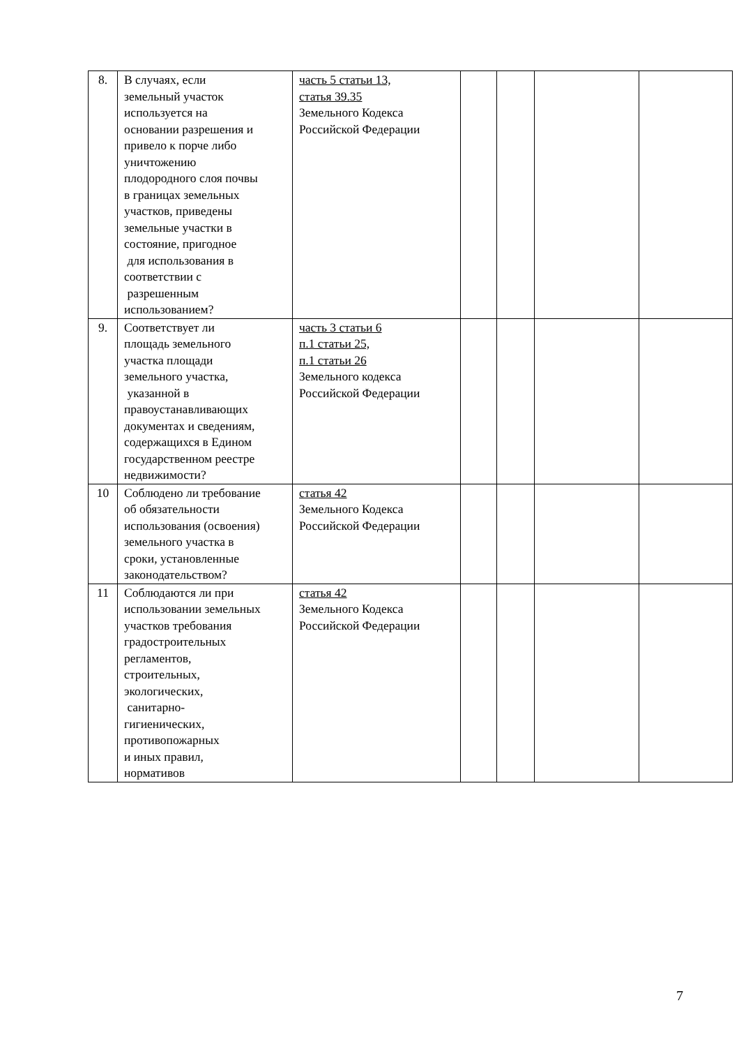| 8. | В случаях, если земельный участок используется на основании разрешения и привело к порче либо уничтожению плодородного слоя почвы в границах земельных участков, приведены земельные участки в состояние, пригодное для использования в соответствии с разрешенным использованием? | часть 5 статьи 13, статья 39.35 Земельного Кодекса Российской Федерации | | | | |
| 9. | Соответствует ли площадь земельного участка площади земельного участка, указанной в правоустанавливающих документах и сведениям, содержащихся в Едином государственном реестре недвижимости? | часть 3 статьи 6 п.1 статьи 25, п.1 статьи 26 Земельного кодекса Российской Федерации | | | | |
| 10 | Соблюдено ли требование об обязательности использования (освоения) земельного участка в сроки, установленные законодательством? | статья 42 Земельного Кодекса Российской Федерации | | | | |
| 11 | Соблюдаются ли при использовании земельных участков требования градостроительных регламентов, строительных, экологических, санитарно- гигиенических, противопожарных и иных правил, нормативов | статья 42 Земельного Кодекса Российской Федерации | | | | |
7